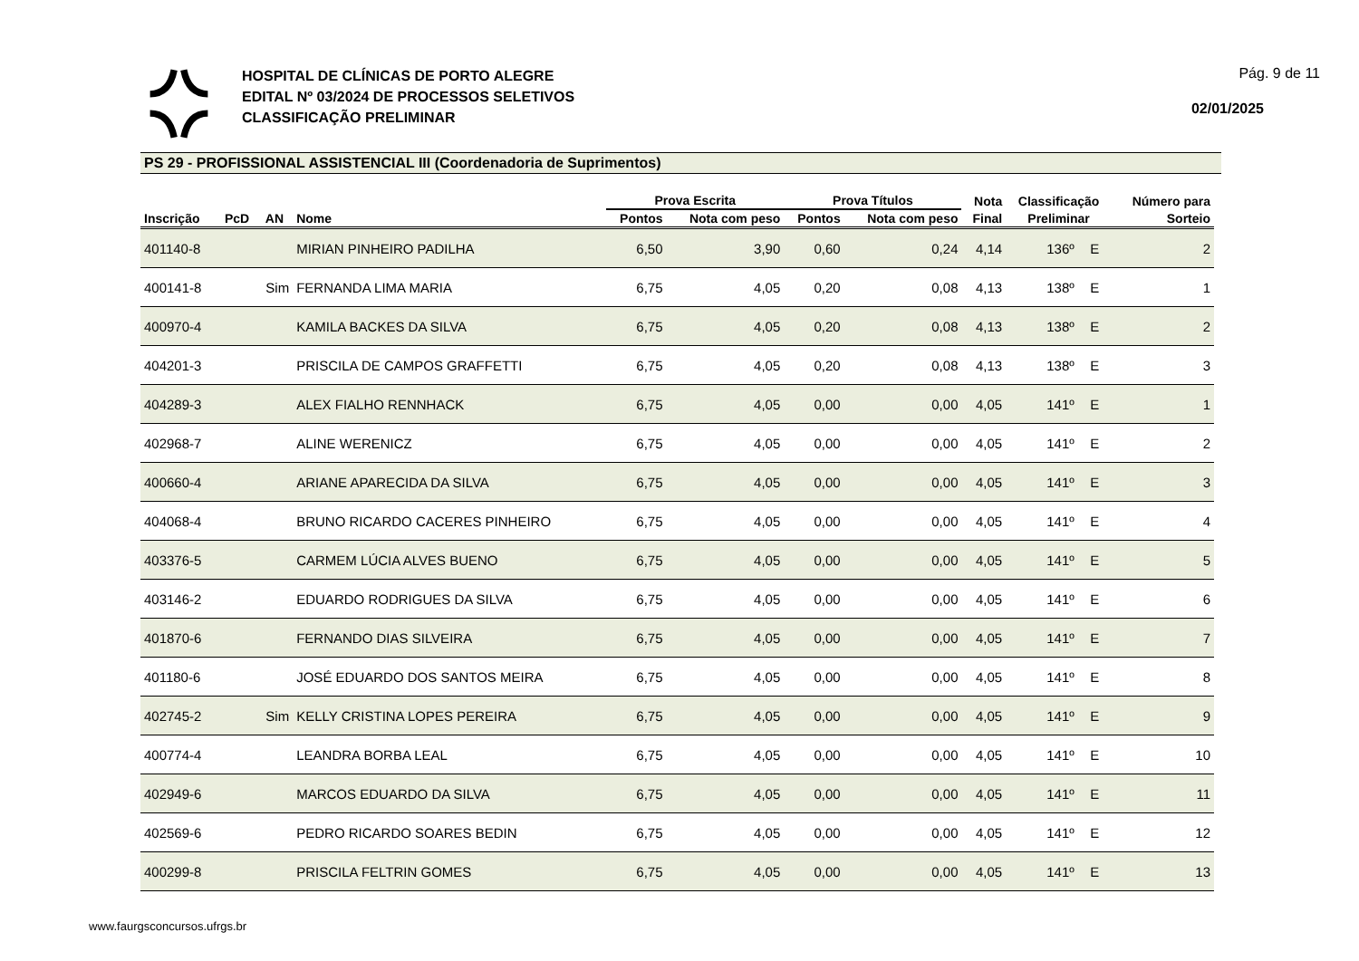HOSPITAL DE CLÍNICAS DE PORTO ALEGRE
EDITAL Nº 03/2024 DE PROCESSOS SELETIVOS
CLASSIFICAÇÃO PRELIMINAR
Pág. 9 de 11
02/01/2025
PS 29 - PROFISSIONAL ASSISTENCIAL III (Coordenadoria de Suprimentos)
| | | | | Prova Escrita | | Prova Títulos | | Nota | Classificação | | Número para |
| --- | --- | --- | --- | --- | --- | --- | --- | --- | --- | --- | --- |
| Inscrição | PcD | AN | Nome | Pontos | Nota com peso | Pontos | Nota com peso | Final | Preliminar | | Sorteio |
| 401140-8 | | | MIRIAN PINHEIRO PADILHA | 6,50 | 3,90 | 0,60 | 0,24 | 4,14 | 136º | E | 2 |
| 400141-8 | | Sim | FERNANDA LIMA MARIA | 6,75 | 4,05 | 0,20 | 0,08 | 4,13 | 138º | E | 1 |
| 400970-4 | | | KAMILA BACKES DA SILVA | 6,75 | 4,05 | 0,20 | 0,08 | 4,13 | 138º | E | 2 |
| 404201-3 | | | PRISCILA DE CAMPOS GRAFFETTI | 6,75 | 4,05 | 0,20 | 0,08 | 4,13 | 138º | E | 3 |
| 404289-3 | | | ALEX FIALHO RENNHACK | 6,75 | 4,05 | 0,00 | 0,00 | 4,05 | 141º | E | 1 |
| 402968-7 | | | ALINE WERENICZ | 6,75 | 4,05 | 0,00 | 0,00 | 4,05 | 141º | E | 2 |
| 400660-4 | | | ARIANE APARECIDA DA SILVA | 6,75 | 4,05 | 0,00 | 0,00 | 4,05 | 141º | E | 3 |
| 404068-4 | | | BRUNO RICARDO CACERES PINHEIRO | 6,75 | 4,05 | 0,00 | 0,00 | 4,05 | 141º | E | 4 |
| 403376-5 | | | CARMEM LÚCIA ALVES BUENO | 6,75 | 4,05 | 0,00 | 0,00 | 4,05 | 141º | E | 5 |
| 403146-2 | | | EDUARDO RODRIGUES DA SILVA | 6,75 | 4,05 | 0,00 | 0,00 | 4,05 | 141º | E | 6 |
| 401870-6 | | | FERNANDO DIAS SILVEIRA | 6,75 | 4,05 | 0,00 | 0,00 | 4,05 | 141º | E | 7 |
| 401180-6 | | | JOSÉ EDUARDO DOS SANTOS MEIRA | 6,75 | 4,05 | 0,00 | 0,00 | 4,05 | 141º | E | 8 |
| 402745-2 | | Sim | KELLY CRISTINA LOPES PEREIRA | 6,75 | 4,05 | 0,00 | 0,00 | 4,05 | 141º | E | 9 |
| 400774-4 | | | LEANDRA BORBA LEAL | 6,75 | 4,05 | 0,00 | 0,00 | 4,05 | 141º | E | 10 |
| 402949-6 | | | MARCOS EDUARDO DA SILVA | 6,75 | 4,05 | 0,00 | 0,00 | 4,05 | 141º | E | 11 |
| 402569-6 | | | PEDRO RICARDO SOARES BEDIN | 6,75 | 4,05 | 0,00 | 0,00 | 4,05 | 141º | E | 12 |
| 400299-8 | | | PRISCILA FELTRIN GOMES | 6,75 | 4,05 | 0,00 | 0,00 | 4,05 | 141º | E | 13 |
www.faurgsconcursos.ufrgs.br